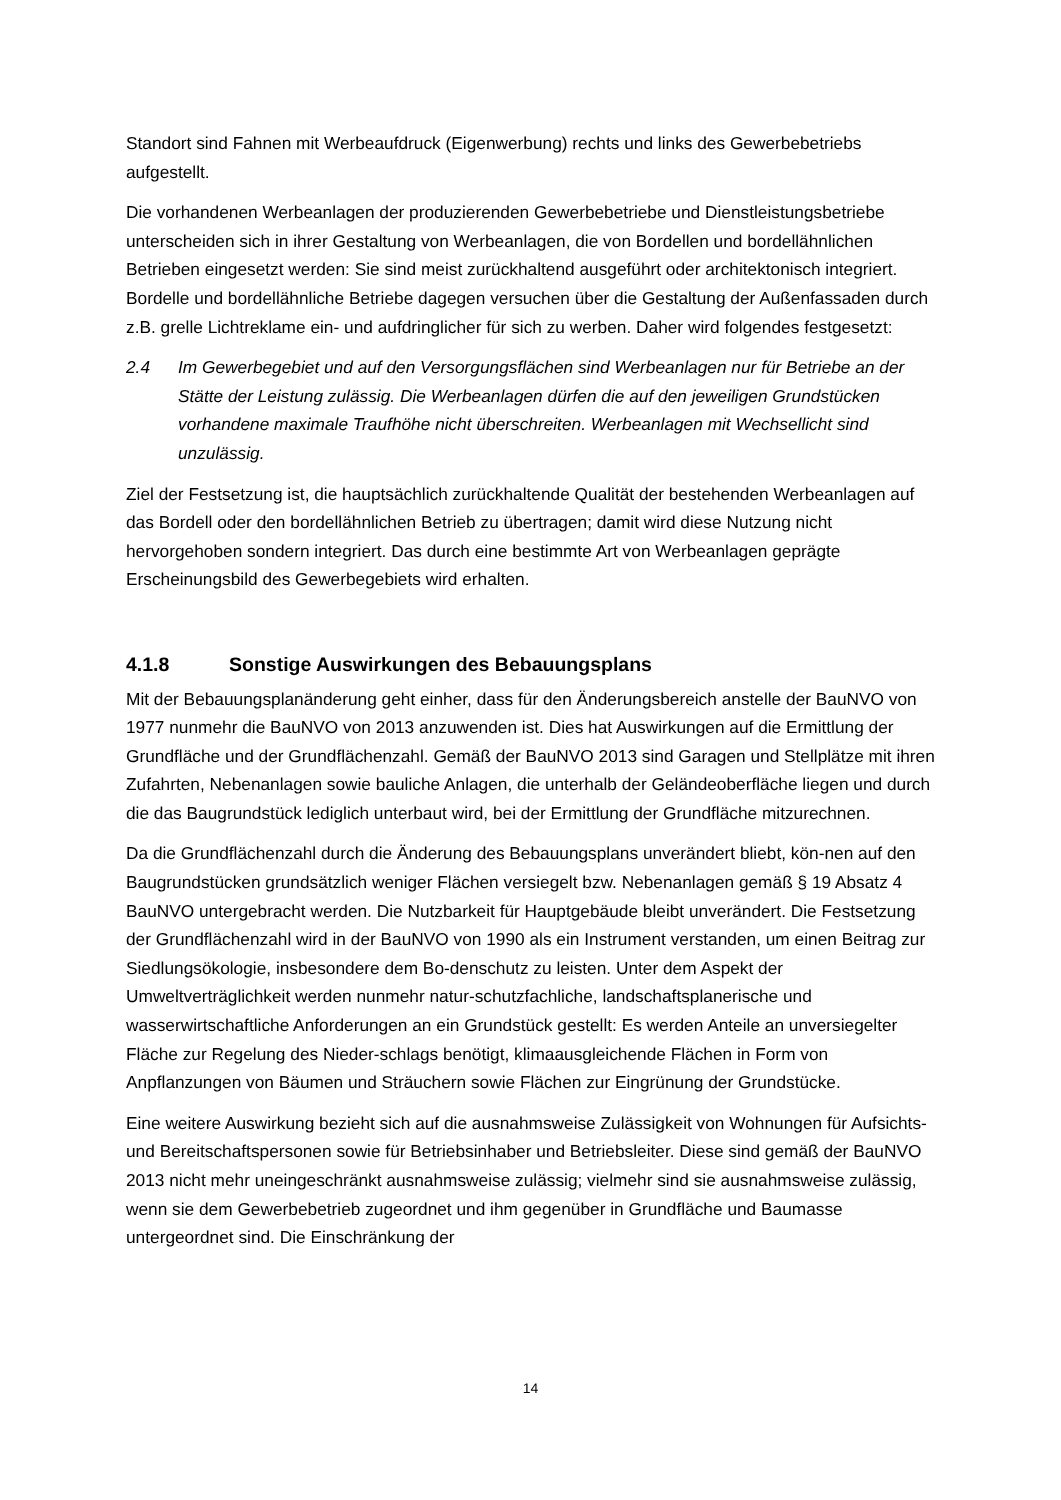Standort sind Fahnen mit Werbeaufdruck (Eigenwerbung) rechts und links des Gewerbebetriebs aufgestellt.
Die vorhandenen Werbeanlagen der produzierenden Gewerbebetriebe und Dienstleistungsbetriebe unterscheiden sich in ihrer Gestaltung von Werbeanlagen, die von Bordellen und bordellähnlichen Betrieben eingesetzt werden: Sie sind meist zurückhaltend ausgeführt oder architektonisch integriert. Bordelle und bordellähnliche Betriebe dagegen versuchen über die Gestaltung der Außenfassaden durch z.B. grelle Lichtreklame ein- und aufdringlicher für sich zu werben. Daher wird folgendes festgesetzt:
2.4 Im Gewerbegebiet und auf den Versorgungsflächen sind Werbeanlagen nur für Betriebe an der Stätte der Leistung zulässig. Die Werbeanlagen dürfen die auf den jeweiligen Grundstücken vorhandene maximale Traufhöhe nicht überschreiten. Werbeanlagen mit Wechsellicht sind unzulässig.
Ziel der Festsetzung ist, die hauptsächlich zurückhaltende Qualität der bestehenden Werbeanlagen auf das Bordell oder den bordellähnlichen Betrieb zu übertragen; damit wird diese Nutzung nicht hervorgehoben sondern integriert. Das durch eine bestimmte Art von Werbeanlagen geprägte Erscheinungsbild des Gewerbegebiets wird erhalten.
4.1.8 Sonstige Auswirkungen des Bebauungsplans
Mit der Bebauungsplanänderung geht einher, dass für den Änderungsbereich anstelle der BauNVO von 1977 nunmehr die BauNVO von 2013 anzuwenden ist. Dies hat Auswirkungen auf die Ermittlung der Grundfläche und der Grundflächenzahl. Gemäß der BauNVO 2013 sind Garagen und Stellplätze mit ihren Zufahrten, Nebenanlagen sowie bauliche Anlagen, die unterhalb der Geländeoberfläche liegen und durch die das Baugrundstück lediglich unterbaut wird, bei der Ermittlung der Grundfläche mitzurechnen.
Da die Grundflächenzahl durch die Änderung des Bebauungsplans unverändert bliebt, kön-nen auf den Baugrundstücken grundsätzlich weniger Flächen versiegelt bzw. Nebenanlagen gemäß § 19 Absatz 4 BauNVO untergebracht werden. Die Nutzbarkeit für Hauptgebäude bleibt unverändert. Die Festsetzung der Grundflächenzahl wird in der BauNVO von 1990 als ein Instrument verstanden, um einen Beitrag zur Siedlungsökologie, insbesondere dem Bo-denschutz zu leisten. Unter dem Aspekt der Umweltverträglichkeit werden nunmehr natur-schutzfachliche, landschaftsplanerische und wasserwirtschaftliche Anforderungen an ein Grundstück gestellt: Es werden Anteile an unversiegelter Fläche zur Regelung des Nieder-schlags benötigt, klimaausgleichende Flächen in Form von Anpflanzungen von Bäumen und Sträuchern sowie Flächen zur Eingrünung der Grundstücke.
Eine weitere Auswirkung bezieht sich auf die ausnahmsweise Zulässigkeit von Wohnungen für Aufsichts- und Bereitschaftspersonen sowie für Betriebsinhaber und Betriebsleiter. Diese sind gemäß der BauNVO 2013 nicht mehr uneingeschränkt ausnahmsweise zulässig; vielmehr sind sie ausnahmsweise zulässig, wenn sie dem Gewerbebetrieb zugeordnet und ihm gegenüber in Grundfläche und Baumasse untergeordnet sind. Die Einschränkung der
14